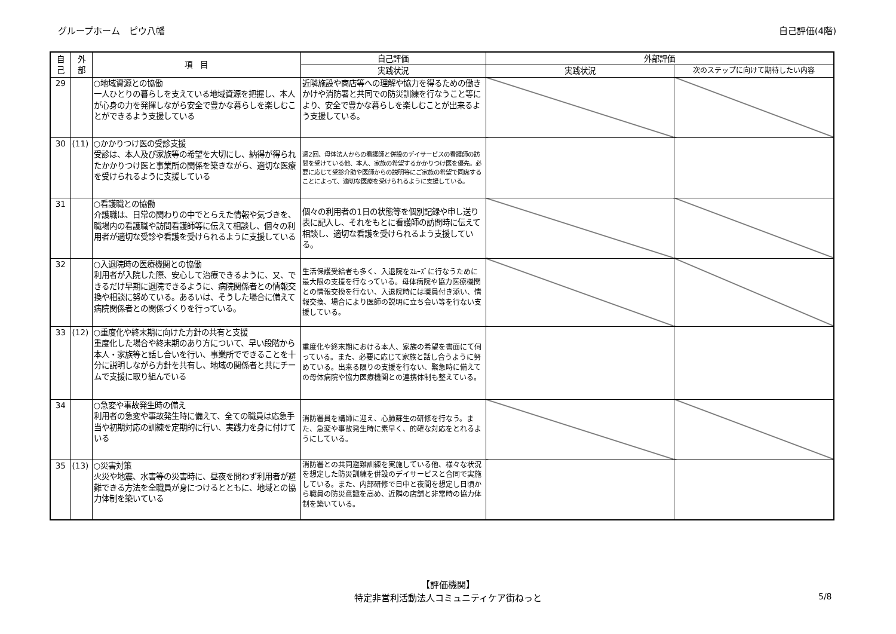グループホーム　ピウ八幡 自己評価(4階)
| 自 己 | 外 部 | 項 目 | 自己評価 | 外部評価 | |
| --- | --- | --- | --- | --- | --- |
| | | | 実践状況 | 実践状況 | 次のステップに向けて期待したい内容 |
| 29 | | ○地域資源との協働 一人ひとりの暮らしを支えている地域資源を把握し、本人が心身の力を発揮しながら安全で豊かな暮らしを楽しむことができるよう支援している | 近隣施設や商店等への理解や協力を得るための働きかけや消防署と共同での防災訓練を行なうこと等により、安全で豊かな暮らしを楽しむことが出来るよう支援している。 | | |
| 30 | (11) | ○かかりつけ医の受診支援 受診は、本人及び家族等の希望を大切にし、納得が得られたかかりつけ医と事業所の関係を築きながら、適切な医療を受けられるように支援している | 週2回、母体法人からの看護師と併設のデイサービスの看護師の訪問を受けている他、本人、家族の希望するかかりつけ医を優先。必要に応じて受診介助や医師からの説明等にご家族の希望で同席することによって、適切な医療を受けられるように支援している。 | | |
| 31 | | ○看護職との協働 介護職は、日常の関わりの中でとらえた情報や気づきを、職場内の看護職や訪問看護師等に伝えて相談し、個々の利用者が適切な受診や看護を受けられるように支援している | 個々の利用者の1日の状態等を個別記録や申し送り表に記入し、それをもとに看護師の訪問時に伝えて相談し、適切な看護を受けられるよう支援している。 | | |
| 32 | | ○入退院時の医療機関との協働 利用者が入院した際、安心して治療できるように、又、できるだけ早期に退院できるように、病院関係者との情報交換や相談に努めている。あるいは、そうした場合に備えて病院関係者との関係づくりを行っている。 | 生活保護受給者も多く、入退院をｽﾑｰｽﾞに行なうために最大限の支援を行なっている。母体病院や協力医療機関との情報交換を行ない、入退院時には職員付き添い、情報交換、場合により医師の説明に立ち会い等を行ない支援している。 | | |
| 33 | (12) | ○重度化や終末期に向けた方針の共有と支援 重度化した場合や終末期のあり方について、早い段階から本人・家族等と話し合いを行い、事業所でできることを十分に説明しながら方針を共有し、地域の関係者と共にチームで支援に取り組んでいる | 重度化や終末期における本人、家族の希望を書面にて伺っている。また、必要に応じて家族と話し合うように努めている。出来る限りの支援を行ない、緊急時に備えての母体病院や協力医療機関との連携体制も整えている。 | | |
| 34 | | ○急変や事故発生時の備え 利用者の急変や事故発生時に備えて、全ての職員は応急手当や初期対応の訓練を定期的に行い、実践力を身に付けている | 消防署員を講師に迎え、心肺蘇生の研修を行なう。また、急変や事故発生時に素早く、的確な対応をとれるようにしている。 | | |
| 35 | (13) | ○災害対策 火災や地震、水害等の災害時に、昼夜を問わず利用者が避難できる方法を全職員が身につけるとともに、地域との協力体制を築いている | 消防署との共同避難訓練を実施している他、様々な状況を想定した防災訓練を併設のデイサービスと合同で実施している。また、内部研修で日中と夜間を想定し日頃から職員の防災意識を高め、近隣の店舗と非常時の協力体制を築いている。 | | |
【評価機関】
特定非営利活動法人コミュニティケア街ねっと
5/8